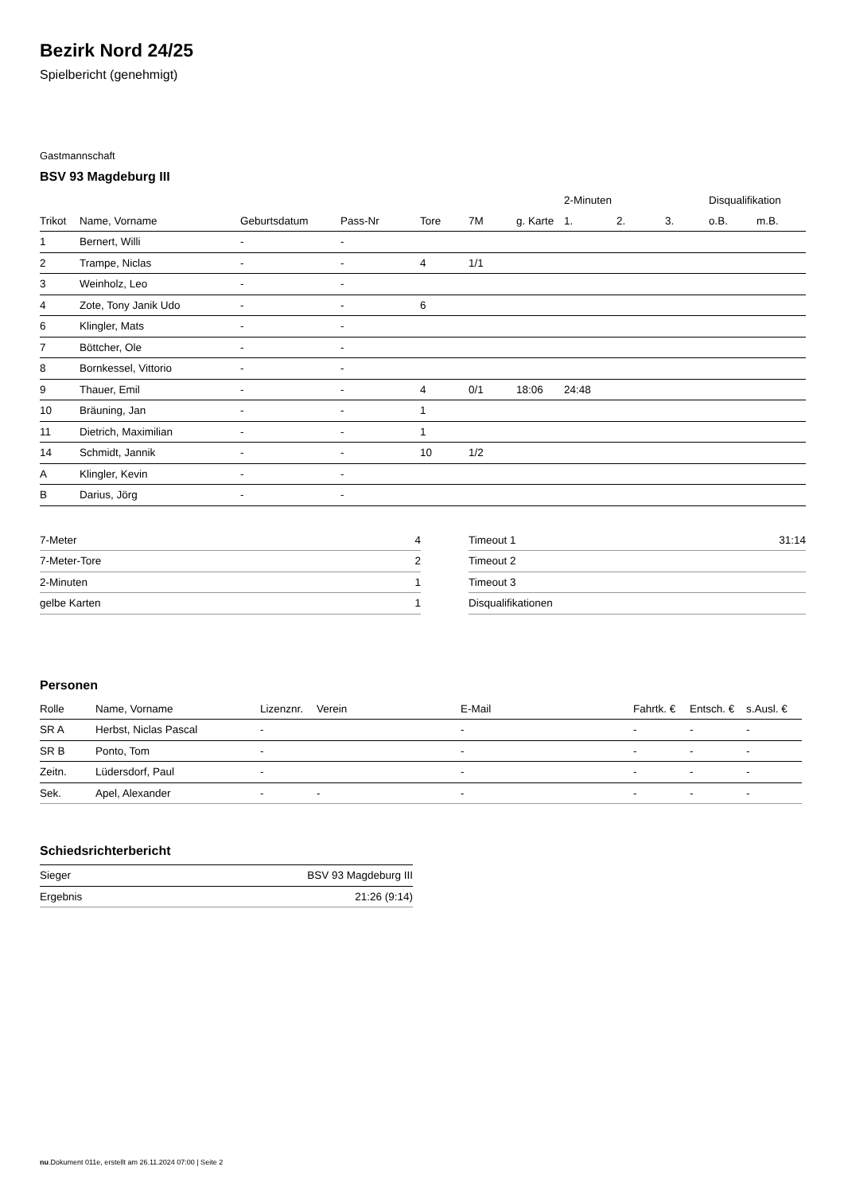Bezirk Nord 24/25
Spielbericht (genehmigt)
Gastmannschaft
BSV 93 Magdeburg III
| | | | | | | | 2-Minuten | | | Disqualifikation | |
| --- | --- | --- | --- | --- | --- | --- | --- | --- | --- | --- | --- |
| Trikot | Name, Vorname | Geburtsdatum | Pass-Nr | Tore | 7M | g. Karte | 1. | 2. | 3. | o.B. | m.B. |
| 1 | Bernert, Willi | - | - | | | | | | | | |
| 2 | Trampe, Niclas | - | - | 4 | 1/1 | | | | | | |
| 3 | Weinholz, Leo | - | - | | | | | | | | |
| 4 | Zote, Tony Janik Udo | - | - | 6 | | | | | | | |
| 6 | Klingler, Mats | - | - | | | | | | | | |
| 7 | Böttcher, Ole | - | - | | | | | | | | |
| 8 | Bornkessel, Vittorio | - | - | | | | | | | | |
| 9 | Thauer, Emil | - | - | 4 | 0/1 | 18:06 | 24:48 | | | | |
| 10 | Bräuning, Jan | - | - | 1 | | | | | | | |
| 11 | Dietrich, Maximilian | - | - | 1 | | | | | | | |
| 14 | Schmidt, Jannik | - | - | 10 | 1/2 | | | | | | |
| A | Klingler, Kevin | - | - | | | | | | | | |
| B | Darius, Jörg | - | - | | | | | | | | |
| 7-Meter | 4 |
| 7-Meter-Tore | 2 |
| 2-Minuten | 1 |
| gelbe Karten | 1 |
| Timeout 1 | 31:14 |
| Timeout 2 | |
| Timeout 3 | |
| Disqualifikationen | |
Personen
| Rolle | Name, Vorname | Lizenznr. | Verein | E-Mail | Fahrtk. € | Entsch. € | s.Ausl. € |
| --- | --- | --- | --- | --- | --- | --- | --- |
| SR A | Herbst, Niclas Pascal | - | | - | - | - | - |
| SR B | Ponto, Tom | - | | - | - | - | - |
| Zeitn. | Lüdersdorf, Paul | - | | - | - | - | - |
| Sek. | Apel, Alexander | - | - | - | - | - | - |
Schiedsrichterbericht
| Sieger | BSV 93 Magdeburg III |
| Ergebnis | 21:26 (9:14) |
nu.Dokument 011e, erstellt am 26.11.2024 07:00 | Seite 2